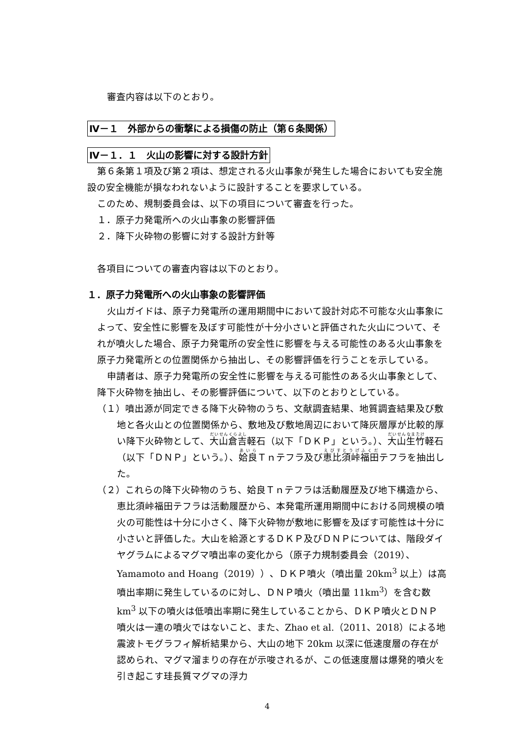審査内容は以下のとおり。
Ⅳ－１　外部からの衝撃による損傷の防止（第６条関係）
Ⅳ－１．１　火山の影響に対する設計方針
第６条第１項及び第２項は、想定される火山事象が発生した場合においても安全施設の安全機能が損なわれないように設計することを要求している。
このため、規制委員会は、以下の項目について審査を行った。
１．原子力発電所への火山事象の影響評価
２．降下火砕物の影響に対する設計方針等
各項目についての審査内容は以下のとおり。
１．原子力発電所への火山事象の影響評価
火山ガイドは、原子力発電所の運用期間中において設計対応不可能な火山事象によって、安全性に影響を及ぼす可能性が十分小さいと評価された火山について、それが噴火した場合、原子力発電所の安全性に影響を与える可能性のある火山事象を原子力発電所との位置関係から抽出し、その影響評価を行うことを示している。
申請者は、原子力発電所の安全性に影響を与える可能性のある火山事象として、降下火砕物を抽出し、その影響評価について、以下のとおりとしている。
（１）噴出源が同定できる降下火砕物のうち、文献調査結果、地質調査結果及び敷地と各火山との位置関係から、敷地及び敷地周辺において降灰層厚が比較的厚い降下火砕物として、大山倉吉軽石（以下「ＤＫＰ」という。）、大山生竹軽石（以下「ＤＮＰ」という。）、姶良Ｔｎテフラ及び恵比須峠福田テフラを抽出した。
（２）これらの降下火砕物のうち、姶良Ｔｎテフラは活動履歴及び地下構造から、恵比須峠福田テフラは活動履歴から、本発電所運用期間中における同規模の噴火の可能性は十分に小さく、降下火砕物が敷地に影響を及ぼす可能性は十分に小さいと評価した。大山を給源とするＤＫＰ及びＤＮＰについては、階段ダイヤグラムによるマグマ噴出率の変化から（原子力規制委員会（2019）、Yamamoto and Hoang（2019））、ＤＫＰ噴火（噴出量 20km<sup>3</sup> 以上）は高噴出率期に発生しているのに対し、ＤＮＰ噴火（噴出量 11km<sup>3</sup>）を含む数 km<sup>3</sup> 以下の噴火は低噴出率期に発生していることから、ＤＫＰ噴火とＤＮＰ噴火は一連の噴火ではないこと、また、Zhao et al.（2011、2018）による地震波トモグラフィ解析結果から、大山の地下 20km 以深に低速度層の存在が認められ、マグマ溜まりの存在が示唆されるが、この低速度層は爆発的噴火を引き起こす珪長質マグマの浮力
4